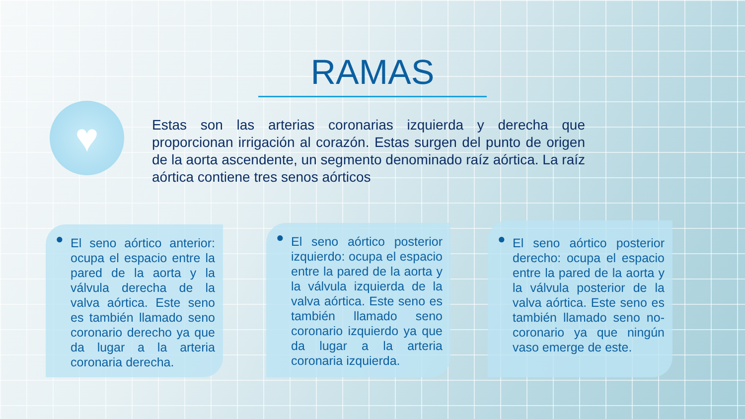RAMAS
♥
Estas son las arterias coronarias izquierda y derecha que proporcionan irrigación al corazón. Estas surgen del punto de origen de la aorta ascendente, un segmento denominado raíz aórtica. La raíz aórtica contiene tres senos aórticos
● El seno aórtico anterior: ocupa el espacio entre la pared de la aorta y la válvula derecha de la valva aórtica. Este seno es también llamado seno coronario derecho ya que da lugar a la arteria coronaria derecha.
● El seno aórtico posterior izquierdo: ocupa el espacio entre la pared de la aorta y la válvula izquierda de la valva aórtica. Este seno es también llamado seno coronario izquierdo ya que da lugar a la arteria coronaria izquierda.
● El seno aórtico posterior derecho: ocupa el espacio entre la pared de la aorta y la válvula posterior de la valva aórtica. Este seno es también llamado seno no-coronario ya que ningún vaso emerge de este.